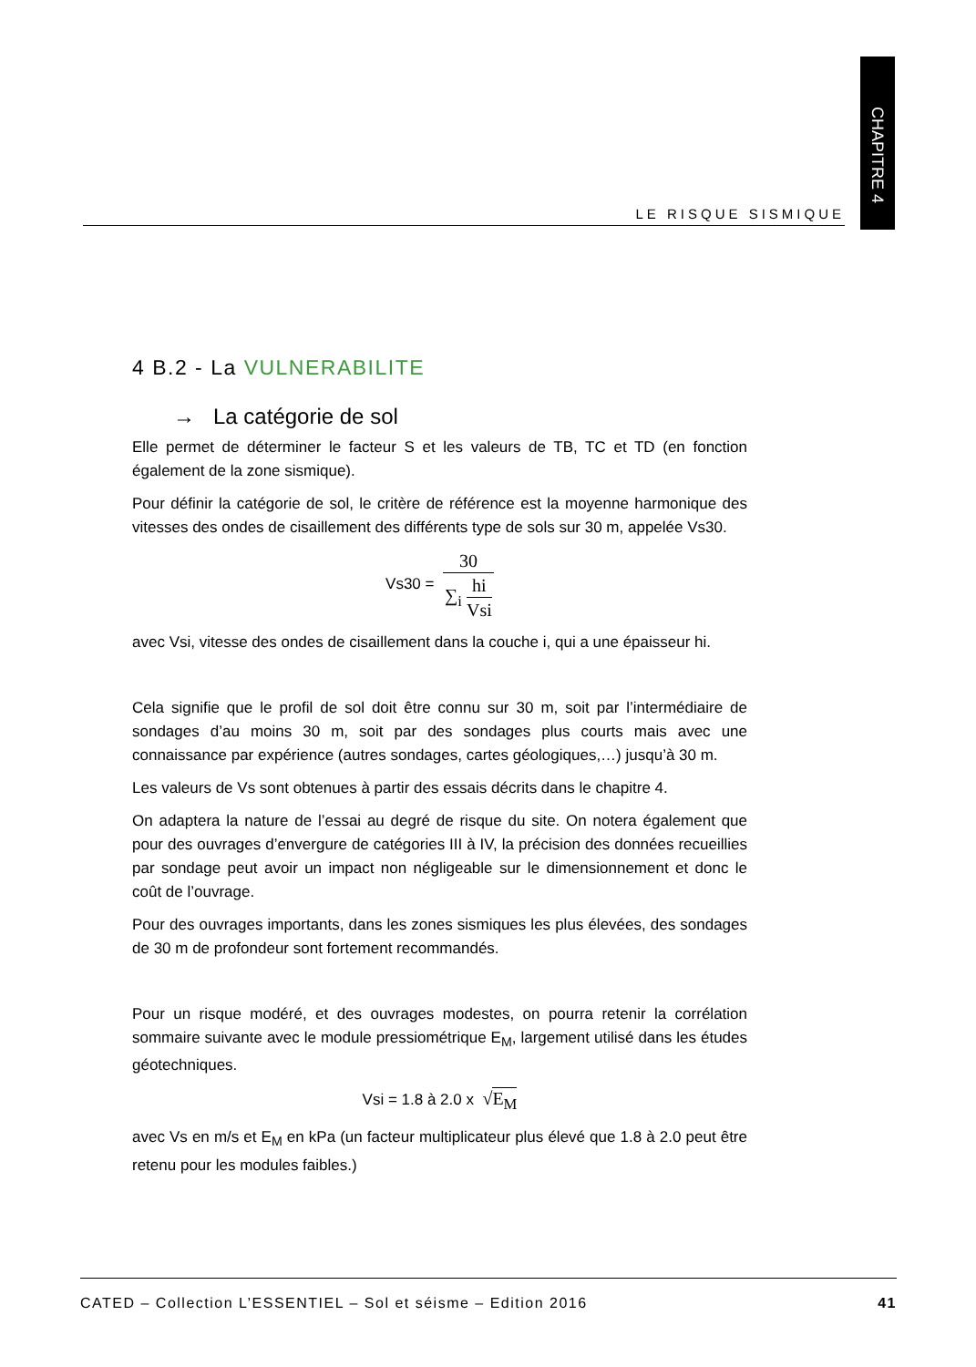CHAPITRE 4
LE RISQUE SISMIQUE
4 B.2 - La VULNERABILITE
→ La catégorie de sol
Elle permet de déterminer le facteur S et les valeurs de TB, TC et TD (en fonction également de la zone sismique).
Pour définir la catégorie de sol, le critère de référence est la moyenne harmonique des vitesses des ondes de cisaillement des différents type de sols sur 30 m, appelée Vs30.
Vs30 = 30 ∑<sub>i</sub> hi Vsi
avec Vsi, vitesse des ondes de cisaillement dans la couche i, qui a une épaisseur hi.
Cela signifie que le profil de sol doit être connu sur 30 m, soit par l’intermédiaire de sondages d’au moins 30 m, soit par des sondages plus courts mais avec une connaissance par expérience (autres sondages, cartes géologiques,…) jusqu’à 30 m.
Les valeurs de Vs sont obtenues à partir des essais décrits dans le chapitre 4.
On adaptera la nature de l’essai au degré de risque du site. On notera également que pour des ouvrages d’envergure de catégories III à IV, la précision des données recueillies par sondage peut avoir un impact non négligeable sur le dimensionnement et donc le coût de l’ouvrage.
Pour des ouvrages importants, dans les zones sismiques les plus élevées, des sondages de 30 m de profondeur sont fortement recommandés.
Pour un risque modéré, et des ouvrages modestes, on pourra retenir la corrélation sommaire suivante avec le module pressiométrique E<sub>M</sub>, largement utilisé dans les études géotechniques.
Vsi = 1.8 à 2.0 x √E<sub>M</sub>
avec Vs en m/s et E<sub>M</sub> en kPa (un facteur multiplicateur plus élevé que 1.8 à 2.0 peut être retenu pour les modules faibles.)
CATED – Collection L’ESSENTIEL – Sol et séisme – Edition 2016 41